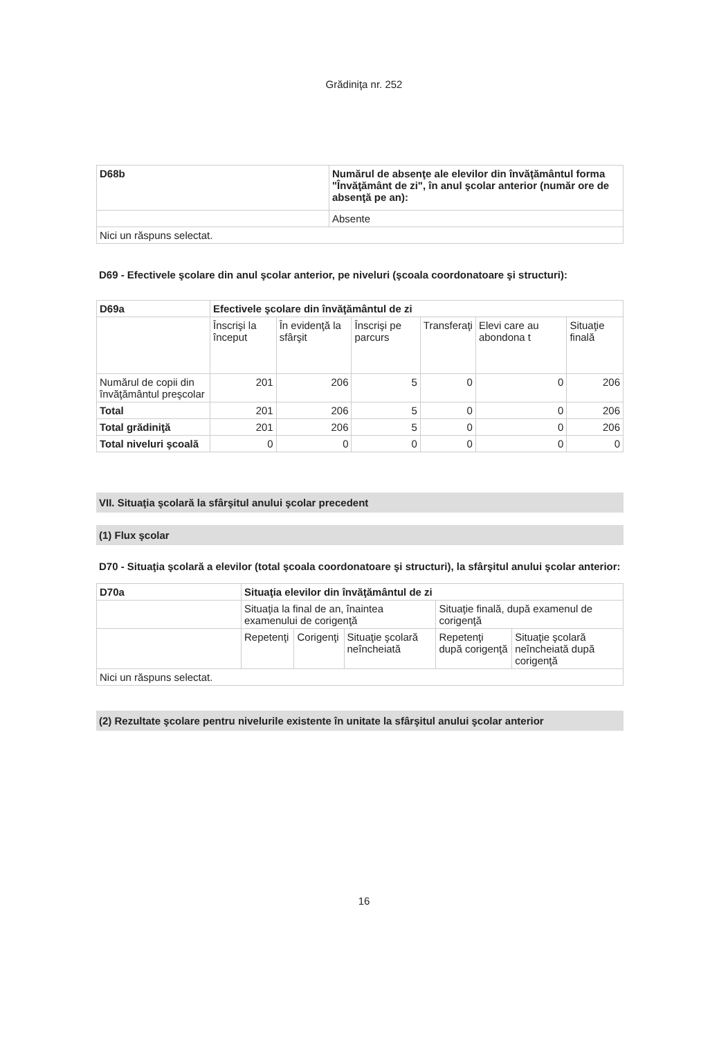Grădiniţa nr. 252
| D68b | Numărul de absenţe ale elevilor din învăţământul forma "Învăţământ de zi", în anul şcolar anterior (număr ore de absenţă pe an): |
| | Absente |
| Nici un răspuns selectat. | |
D69 - Efectivele şcolare din anul şcolar anterior, pe niveluri (şcoala coordonatoare şi structuri):
| D69a | Efectivele şcolare din învăţământul de zi | | | | | |
| | Înscrişi la început | În evidenţă la sfârşit | Înscrişi pe parcurs | Transferaţi | Elevi care au abondona t | Situaţie finală |
| Numărul de copii din învăţământul preşcolar | 201 | 206 | 5 | 0 | 0 | 206 |
| Total | 201 | 206 | 5 | 0 | 0 | 206 |
| Total grădiniţă | 201 | 206 | 5 | 0 | 0 | 206 |
| Total niveluri şcoală | 0 | 0 | 0 | 0 | 0 | 0 |
VII. Situaţia şcolară la sfârşitul anului şcolar precedent
(1) Flux şcolar
D70 - Situaţia şcolară a elevilor (total şcoala coordonatoare şi structuri), la sfârşitul anului şcolar anterior:
| D70a | Situaţia elevilor din învăţământul de zi | | | | |
| | Situaţia la final de an, înaintea examenului de corigenţă | | | Situaţie finală, după examenul de corigenţă | |
| | Repetenţi | Corigenţi | Situaţie şcolară neîncheiată | Repetenţi după corigenţă | Situaţie şcolară neîncheiată după corigenţă |
| Nici un răspuns selectat. | | | | | |
(2) Rezultate şcolare pentru nivelurile existente în unitate la sfârşitul anului şcolar anterior
16